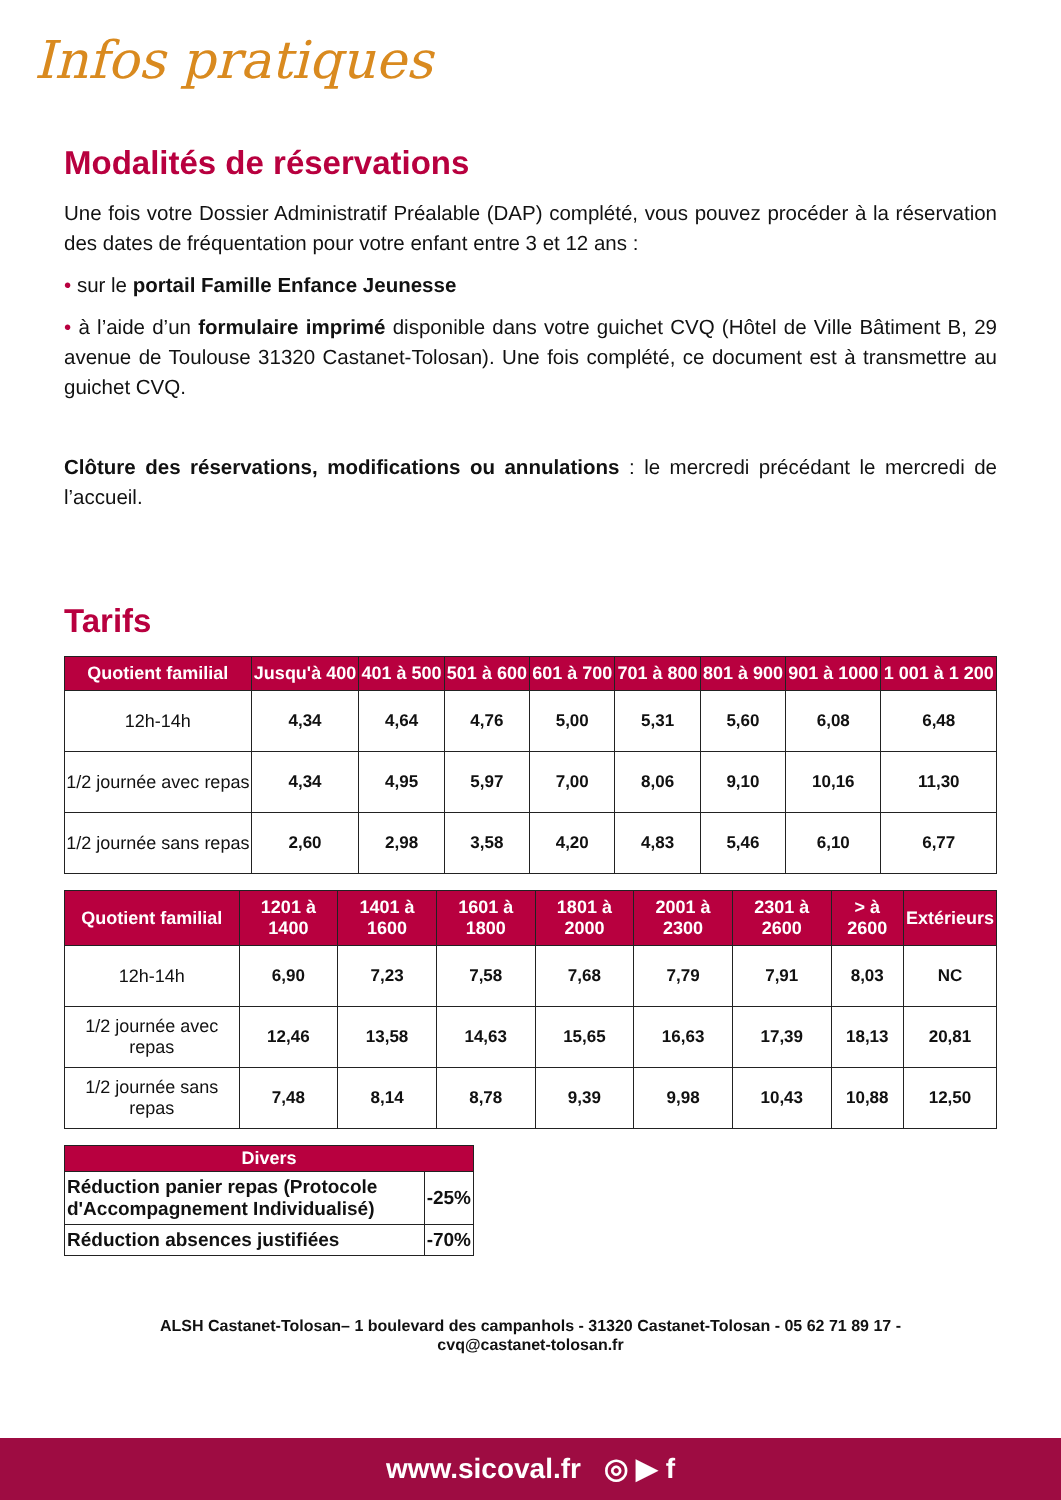Infos pratiques
Modalités de réservations
Une fois votre Dossier Administratif Préalable (DAP) complété, vous pouvez procéder à la réservation des dates de fréquentation pour votre enfant entre 3 et 12 ans :
• sur le portail Famille Enfance Jeunesse
• à l’aide d’un formulaire imprimé disponible dans votre guichet CVQ (Hôtel de Ville Bâtiment B, 29 avenue de Toulouse 31320 Castanet-Tolosan). Une fois complété, ce document est à transmettre au guichet CVQ.
Clôture des réservations, modifications ou annulations : le mercredi précédant le mercredi de l’accueil.
Tarifs
| Quotient familial | Jusqu'à 400 | 401 à 500 | 501 à 600 | 601 à 700 | 701 à 800 | 801 à 900 | 901 à 1000 | 1 001 à 1 200 |
| --- | --- | --- | --- | --- | --- | --- | --- | --- |
| 12h-14h | 4,34 | 4,64 | 4,76 | 5,00 | 5,31 | 5,60 | 6,08 | 6,48 |
| 1/2 journée avec repas | 4,34 | 4,95 | 5,97 | 7,00 | 8,06 | 9,10 | 10,16 | 11,30 |
| 1/2 journée sans repas | 2,60 | 2,98 | 3,58 | 4,20 | 4,83 | 5,46 | 6,10 | 6,77 |
| Quotient familial | 1201 à 1400 | 1401 à 1600 | 1601 à 1800 | 1801 à 2000 | 2001 à 2300 | 2301 à 2600 | > à 2600 | Extérieurs |
| --- | --- | --- | --- | --- | --- | --- | --- | --- |
| 12h-14h | 6,90 | 7,23 | 7,58 | 7,68 | 7,79 | 7,91 | 8,03 | NC |
| 1/2 journée avec repas | 12,46 | 13,58 | 14,63 | 15,65 | 16,63 | 17,39 | 18,13 | 20,81 |
| 1/2 journée sans repas | 7,48 | 8,14 | 8,78 | 9,39 | 9,98 | 10,43 | 10,88 | 12,50 |
| Divers | |
| --- | --- |
| Réduction panier repas (Protocole d'Accompagnement Individualisé) | -25% |
| Réduction absences justifiées | -70% |
ALSH Castanet-Tolosan– 1 boulevard des campanhols - 31320 Castanet-Tolosan - 05 62 71 89 17 -
cvq@castanet-tolosan.fr
www.sicoval.fr ◎ ▶ f